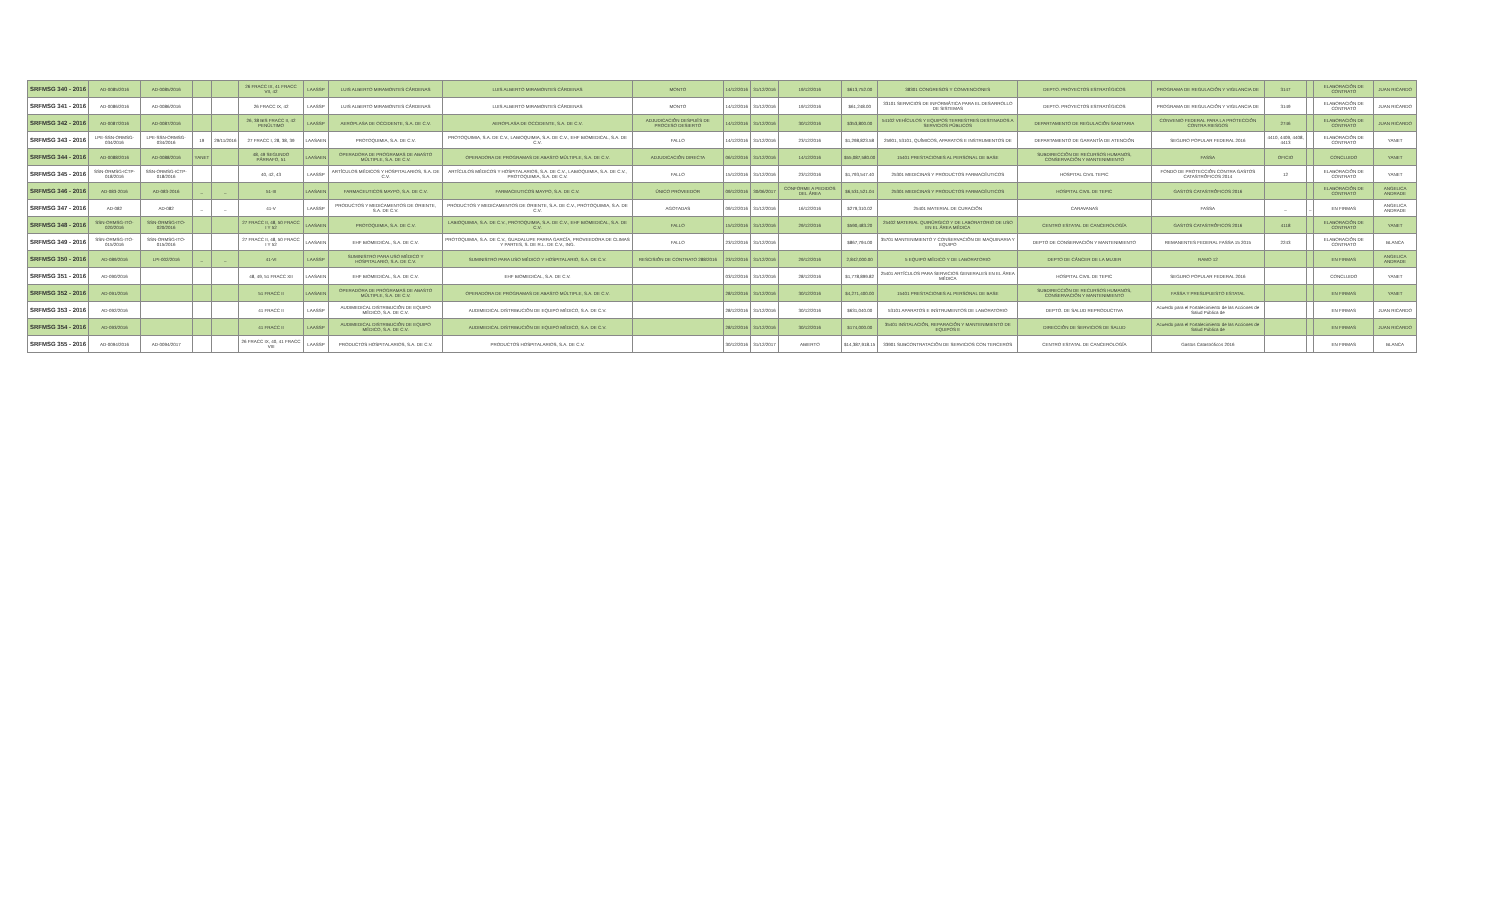| SRFMSG 340 - 2016 | AD-0085/2016 | AD-0085/2016 | | | 26 FRACC IX, 41 FRACC VII, 42 | LAASSP | LUIS ALBERTO MIRAMONTES CÁRDENAS | LUIS ALBERTO MIRAMONTES CÁRDENAS | MONTO | 14/12/2016 | 31/12/2016 | 19/12/2016 | $613,752.00 | 38301 CONGRESOS Y CONVENCIONES | DEPTO. PROYECTOS ESTRATÉGICOS | PROGRAMA DE REGULACIÓN Y VIGILANCIA DE | 3147 | | ELABORACIÓN DE CONTRATO | JUAN RICARDO |
| SRFMSG 341 - 2016 | AD-0086/2016 | AD-0086/2016 | | | 26 FRACC IX, 42 | LAASSP | LUIS ALBERTO MIRAMONTES CÁRDENAS | LUIS ALBERTO MIRAMONTES CÁRDENAS | MONTO | 14/12/2016 | 31/12/2016 | 19/12/2016 | $61,248.00 | 33101 SERVICIOS DE INFORMÁTICA PARA EL DESARROLLO DE SISTEMAS | DEPTO. PROYECTOS ESTRATÉGICOS | PROGRAMA DE REGULACIÓN Y VIGILANCIA DE | 3149 | | ELABORACIÓN DE CONTRATO | JUAN RICARDO |
| SRFMSG 342 - 2016 | AD-0087/2016 | AD-0087/2016 | | | 26, 38 BIS FRACC II, 42 PENÚLTIMO | LAASSP | AEROPLASA DE OCCIDENTE, S.A. DE C.V. | AEROPLASA DE OCCIDENTE, S.A. DE C.V. | ADJUDICACIÓN DESPUÉS DE PROCESO DESIERTO | 14/12/2016 | 31/12/2016 | 30/12/2016 | $353,800.00 | 54102 VEHÍCULOS Y EQUIPOS TERRESTRES DESTINADOS A SERVICIOS PÚBLICOS | DEPARTAMENTO DE REGULACIÓN SANITARIA | CONVENIO FEDERAL PARA LA PROTECCIÓN CONTRA RIESGOS | 2746 | | ELABORACIÓN DE CONTRATO | JUAN RICARDO |
| SRFMSG 343 - 2016 | LPE-SSN-ORMSG-034/2016 | LPE-SSN-ORMSG-034/2016 | 19 | 29/11/2016 | 27 FRACC I, 28, 38, 39 | LAASAEN | PROTOQUIMIA, S.A. DE C.V. | PROTOQUIMIA, S.A. DE C.V., LABIOQUIMIA, S.A. DE C.V., EHF BIOMEDICAL, S.A. DE C.V. | FALLO | 14/12/2016 | 31/12/2016 | 23/12/2016 | $1,298,823.58 | 25901, 53101, QUÍMICOS, APARATOS E INSTRUMENTOS DE | DEPARTAMENTO DE GARANTÍA DE ATENCIÓN | SEGURO POPULAR FEDERAL 2016 | 4410, 4409, 4408, 4413 | | ELABORACIÓN DE CONTRATO | YANET |
| SRFMSG 344 - 2016 | AD-0088/2016 | AD-0088/2016 | YANET | | 48, 49 SEGUNDO PÁRRAFO, 51 | LAASAEN | OPERADORA DE PROGRAMAS DE ABASTO MÚLTIPLE, S.A. DE C.V. | OPERADORA DE PROGRAMAS DE ABASTO MÚLTIPLE, S.A. DE C.V. | ADJUDICACIÓN DIRECTA | 06/12/2016 | 31/12/2016 | 14/12/2016 | $55,087,580.00 | 15401 PRESTACIONES AL PERSONAL DE BASE | SUBDIRECCIÓN DE RECURSOS HUMANOS, CONSERVACIÓN Y MANTENIMIENTO | FASSA | OFICIO | | CONCLUIDO | YANET |
| SRFMSG 345 - 2016 | SSN-ORMSG-ICTP-018/2016 | SSN-ORMSG-ICTP-018/2016 | | | 40, 42, 43 | LAASSP | ARTÍCULOS MÉDICOS Y HOSPITALARIOS, S.A. DE C.V. | ARTÍCULOS MÉDICOS Y HOSPITALARIOS, S.A. DE C.V., LABIOQUIMIA, S.A. DE C.V., PROTOQUIMIA, S.A. DE C.V. | FALLO | 15/12/2016 | 31/12/2016 | 23/12/2016 | $1,793,547.40 | 25301 MEDICINAS Y PRODUCTOS FARMACÉUTICOS | HOSPITAL CIVIL TEPIC | FONDO DE PROTECCIÓN CONTRA GASTOS CATASTRÓFICOS 2014 | 12 | | ELABORACIÓN DE CONTRATO | YANET |
| SRFMSG 346 - 2016 | AD-083-2016 | AD-083-2016 | _ | _ | 51-III | LAASAEN | FARMACEUTICOS MAYPO, S.A. DE C.V. | FARMACEUTICOS MAYPO, S.A. DE C.V. | ÚNICO PROVEEDOR | 09/12/2016 | 30/06/2017 | CONFORME A PEDIDOS DEL ÁREA | $6,531,521.04 | 25301 MEDICINAS Y PRODUCTOS FARMACÉUTICOS | HOSPITAL CIVIL DE TEPIC | GASTOS CATASTRÓFICOS 2016 | | | ELABORACIÓN DE CONTRATO | ANGELICA ANDRADE |
| SRFMSG 347 - 2016 | AD-082 | AD-082 | _ | _ | 41-V | LAASSP | PRODUCTOS Y MEDICAMENTOS DE ORIENTE, S.A. DE C.V. | PRODUCTOS Y MEDICAMENTOS DE ORIENTE, S.A. DE C.V., PROTOQUIMIA, S.A. DE C.V. | AGOTADAS | 09/12/2016 | 31/12/2016 | 16/12/2016 | $279,310.02 | 25401 MATERIAL DE CURACIÓN | CARAVANAS | FASSA | _ | _ | EN FIRMAS | ANGELICA ANDRADE |
| SRFMSG 348 - 2016 | SSN-ORMSG-ITO-020/2016 | SSN-ORMSG-ITO-020/2016 | | | 27 FRACC II, 48, 50 FRACC I Y 52 | LAASAEN | PROTOQUIMIA, S.A. DE C.V. | LABIOQUIMIA, S.A. DE C.V., PROTOQUIMIA, S.A. DE C.V., EHF BIOMEDICAL, S.A. DE C.V. | FALLO | 15/12/2016 | 31/12/2016 | 29/12/2016 | $590,483.20 | 25402 MATERIAL QUIRÚRGICO Y DE LABORATORIO DE USO EN EL ÁREA MÉDICA | CENTRO ESTATAL DE CANCEROLOGÍA | GASTOS CATASTRÓFICOS 2016 | 4118 | | ELABORACIÓN DE CONTRATO | YANET |
| SRFMSG 349 - 2016 | SSN-ORMSG-ITO-015/2016 | SSN-ORMSG-ITO-015/2016 | | | 27 FRACC II, 48, 50 FRACC I Y 52 | LAASAEN | EHF BIOMEDICAL, S.A. DE C.V. | PROTOQUIMIA, S.A. DE C.V., GUADALUPE PARRA GARCÍA, PROVEEDORA DE CLIMAS Y PARTES, S. DE R.L. DE C.V., ING. | FALLO | 23/12/2016 | 31/12/2016 | | $867,794.00 | 35701 MANTENIMIENTO Y CONSERVACIÓN DE MAQUINARIA Y EQUIPO | DEPTO DE CONSERVACIÓN Y MANTENIMIENTO | REMANENTES FEDERAL FASSA 15 2015 | 2243 | | ELABORACIÓN DE CONTRATO | BLANCA |
| SRFMSG 350 - 2016 | AD-089/2016 | LPI-002/2016 | _ | _ | 41-VI | LAASSP | SUMINISTRO PARA USO MÉDICO Y HOSPITALARIO, S.A. DE C.V. | SUMINISTRO PARA USO MÉDICO Y HOSPITALARIO, S.A. DE C.V. | RESCISIÓN DE CONTRATO 288/2016 | 23/12/2016 | 31/12/2016 | 29/12/2016 | 2,842,000.00 | 5 EQUIPO MÉDICO Y DE LABORATORIO | DEPTO DE CÁNCER DE LA MUJER | RAMO 12 | | | EN FIRMAS | ANGELICA ANDRADE |
| SRFMSG 351 - 2016 | AD-090/2016 | | | | 48, 49, 51 FRACC XII | LAASAEN | EHF BIOMEDICAL, S.A. DE C.V. | EHF BIOMEDICAL, S.A. DE C.V. | | 03/12/2016 | 31/12/2016 | 28/12/2016 | $1,778,899.82 | 25401 ARTÍCULOS PARA SERVICIOS GENERALES EN EL ÁREA MÉDICA | HOSPITAL CIVIL DE TEPIC | SEGURO POPULAR FEDERAL 2016 | | | CONCLUIDO | YANET |
| SRFMSG 352 - 2016 | AD-091/2016 | | | | 51 FRACC II | LAASAEN | OPERADORA DE PROGRAMAS DE ABASTO MÚLTIPLE, S.A. DE C.V. | OPERADORA DE PROGRAMAS DE ABASTO MÚLTIPLE, S.A. DE C.V. | | 28/12/2016 | 31/12/2016 | 30/12/2016 | $4,271,400.00 | 15401 PRESTACIONES AL PERSONAL DE BASE | SUBDIRECCIÓN DE RECURSOS HUMANOS, CONSERVACIÓN Y MANTENIMIENTO | FASSA Y PRESUPUESTO ESTATAL | | | EN FIRMAS | YANET |
| SRFMSG 353 - 2016 | AD-092/2016 | | | | 41 FRACC II | LAASSP | AUDIMEDICAL DISTRIBUCIÓN DE EQUIPO MÉDICO, S.A. DE C.V. | AUDIMEDICAL DISTRIBUCIÓN DE EQUIPO MÉDICO, S.A. DE C.V. | | 28/12/2016 | 31/12/2016 | 30/12/2016 | $631,040.00 | 53101 APARATOS E INSTRUMENTOS DE LABORATORIO | DEPTO. DE SALUD REPRODUCTIVA | Acuerdo para el Fortalecimiento de las Acciones de Salud Pública de | | | EN FIRMAS | JUAN RICARDO |
| SRFMSG 354 - 2016 | AD-093/2016 | | | | 41 FRACC II | LAASSP | AUDIMEDICAL DISTRIBUCIÓN DE EQUIPO MÉDICO, S.A. DE C.V. | AUDIMEDICAL DISTRIBUCIÓN DE EQUIPO MÉDICO, S.A. DE C.V. | | 28/12/2016 | 31/12/2016 | 30/12/2016 | $174,000.00 | 35401 INSTALACIÓN, REPARACIÓN Y MANTENIMIENTO DE EQUIPOS E | DIRECCIÓN DE SERVICIOS DE SALUD | Acuerdo para el Fortalecimiento de las Acciones de Salud Pública de | | | EN FIRMAS | JUAN RICARDO |
| SRFMSG 355 - 2016 | AD-0094/2016 | AD-0094/2017 | | | 26 FRACC IX, 40, 41 FRACC VIII | LAASSP | PRODUCTOS HOSPITALARIOS, S.A. DE C.V. | PRODUCTOS HOSPITALARIOS, S.A. DE C.V. | | 30/12/2016 | 31/12/2017 | ABIERTO | $14,387,918.15 | 33901 SUBCONTRATACIÓN DE SERVICIOS CON TERCEROS | CENTRO ESTATAL DE CANCEROLOGÍA | Gastos Catastróficos 2016 | | | EN FIRMAS | BLANCA |